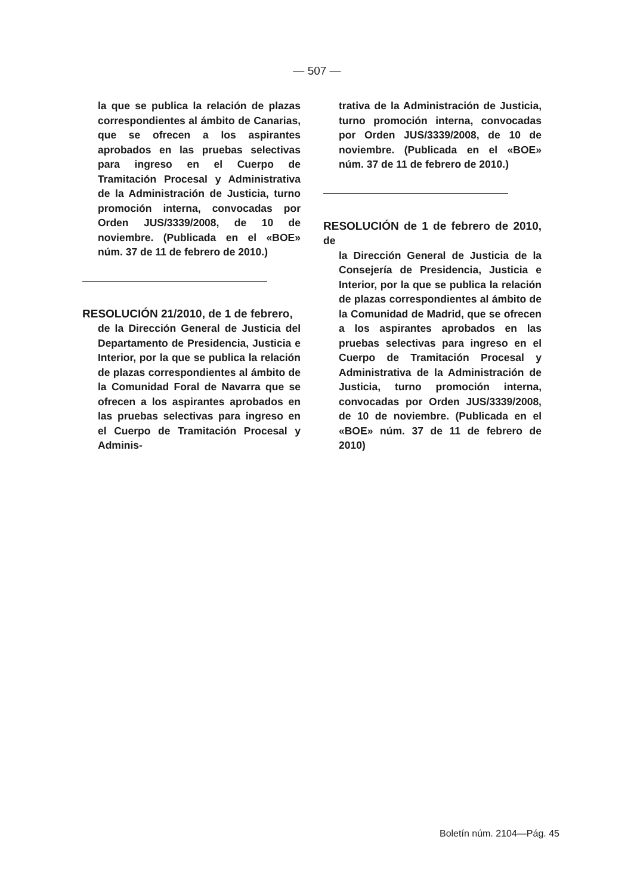— 507 —
la que se publica la relación de plazas correspondientes al ámbito de Canarias, que se ofrecen a los aspirantes aprobados en las pruebas selectivas para ingreso en el Cuerpo de Tramitación Procesal y Administrativa de la Administración de Justicia, turno promoción interna, convocadas por Orden JUS/3339/2008, de 10 de noviembre. (Publicada en el «BOE» núm. 37 de 11 de febrero de 2010.)
RESOLUCIÓN 21/2010, de 1 de febrero,
de la Dirección General de Justicia del Departamento de Presidencia, Justicia e Interior, por la que se publica la relación de plazas correspondientes al ámbito de la Comunidad Foral de Navarra que se ofrecen a los aspirantes aprobados en las pruebas selectivas para ingreso en el Cuerpo de Tramitación Procesal y Adminis-
trativa de la Administración de Justicia, turno promoción interna, convocadas por Orden JUS/3339/2008, de 10 de noviembre. (Publicada en el «BOE» núm. 37 de 11 de febrero de 2010.)
RESOLUCIÓN de 1 de febrero de 2010, de
la Dirección General de Justicia de la Consejería de Presidencia, Justicia e Interior, por la que se publica la relación de plazas correspondientes al ámbito de la Comunidad de Madrid, que se ofrecen a los aspirantes aprobados en las pruebas selectivas para ingreso en el Cuerpo de Tramitación Procesal y Administrativa de la Administración de Justicia, turno promoción interna, convocadas por Orden JUS/3339/2008, de 10 de noviembre. (Publicada en el «BOE» núm. 37 de 11 de febrero de 2010)
Boletín núm. 2104—Pág. 45